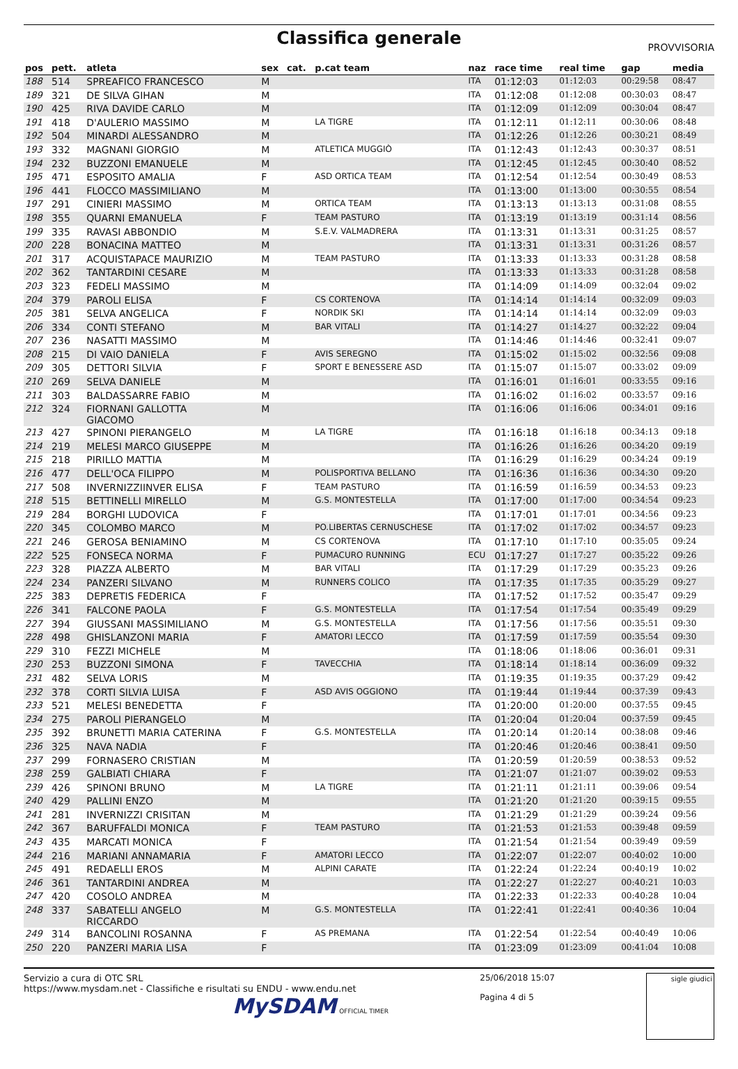Classifica generale
PROVVISORIA
| pos | pett. | atleta | sex | cat. | p.cat team | naz | race time | real time | gap | media |
| --- | --- | --- | --- | --- | --- | --- | --- | --- | --- | --- |
| 188 | 514 | SPREAFICO FRANCESCO | M | | | ITA | 01:12:03 | 01:12:03 | 00:29:58 | 08:47 |
| 189 | 321 | DE SILVA GIHAN | M | | | ITA | 01:12:08 | 01:12:08 | 00:30:03 | 08:47 |
| 190 | 425 | RIVA DAVIDE CARLO | M | | | ITA | 01:12:09 | 01:12:09 | 00:30:04 | 08:47 |
| 191 | 418 | D'AULERIO MASSIMO | M | | LA TIGRE | ITA | 01:12:11 | 01:12:11 | 00:30:06 | 08:48 |
| 192 | 504 | MINARDI ALESSANDRO | M | | | ITA | 01:12:26 | 01:12:26 | 00:30:21 | 08:49 |
| 193 | 332 | MAGNANI GIORGIO | M | | ATLETICA MUGGIÒ | ITA | 01:12:43 | 01:12:43 | 00:30:37 | 08:51 |
| 194 | 232 | BUZZONI EMANUELE | M | | | ITA | 01:12:45 | 01:12:45 | 00:30:40 | 08:52 |
| 195 | 471 | ESPOSITO AMALIA | F | | ASD ORTICA TEAM | ITA | 01:12:54 | 01:12:54 | 00:30:49 | 08:53 |
| 196 | 441 | FLOCCO MASSIMILIANO | M | | | ITA | 01:13:00 | 01:13:00 | 00:30:55 | 08:54 |
| 197 | 291 | CINIERI MASSIMO | M | | ORTICA TEAM | ITA | 01:13:13 | 01:13:13 | 00:31:08 | 08:55 |
| 198 | 355 | QUARNI EMANUELA | F | | TEAM PASTURO | ITA | 01:13:19 | 01:13:19 | 00:31:14 | 08:56 |
| 199 | 335 | RAVASI ABBONDIO | M | | S.E.V. VALMADRERA | ITA | 01:13:31 | 01:13:31 | 00:31:25 | 08:57 |
| 200 | 228 | BONACINA MATTEO | M | | | ITA | 01:13:31 | 01:13:31 | 00:31:26 | 08:57 |
| 201 | 317 | ACQUISTAPACE MAURIZIO | M | | TEAM PASTURO | ITA | 01:13:33 | 01:13:33 | 00:31:28 | 08:58 |
| 202 | 362 | TANTARDINI CESARE | M | | | ITA | 01:13:33 | 01:13:33 | 00:31:28 | 08:58 |
| 203 | 323 | FEDELI MASSIMO | M | | | ITA | 01:14:09 | 01:14:09 | 00:32:04 | 09:02 |
| 204 | 379 | PAROLI ELISA | F | | CS CORTENOVA | ITA | 01:14:14 | 01:14:14 | 00:32:09 | 09:03 |
| 205 | 381 | SELVA ANGELICA | F | | NORDIK SKI | ITA | 01:14:14 | 01:14:14 | 00:32:09 | 09:03 |
| 206 | 334 | CONTI STEFANO | M | | BAR VITALI | ITA | 01:14:27 | 01:14:27 | 00:32:22 | 09:04 |
| 207 | 236 | NASATTI MASSIMO | M | | | ITA | 01:14:46 | 01:14:46 | 00:32:41 | 09:07 |
| 208 | 215 | DI VAIO DANIELA | F | | AVIS SEREGNO | ITA | 01:15:02 | 01:15:02 | 00:32:56 | 09:08 |
| 209 | 305 | DETTORI SILVIA | F | | SPORT E BENESSERE ASD | ITA | 01:15:07 | 01:15:07 | 00:33:02 | 09:09 |
| 210 | 269 | SELVA DANIELE | M | | | ITA | 01:16:01 | 01:16:01 | 00:33:55 | 09:16 |
| 211 | 303 | BALDASSARRE FABIO | M | | | ITA | 01:16:02 | 01:16:02 | 00:33:57 | 09:16 |
| 212 | 324 | FIORNANI GALLOTTA GIACOMO | M | | | ITA | 01:16:06 | 01:16:06 | 00:34:01 | 09:16 |
| 213 | 427 | SPINONI PIERANGELO | M | | LA TIGRE | ITA | 01:16:18 | 01:16:18 | 00:34:13 | 09:18 |
| 214 | 219 | MELESI MARCO GIUSEPPE | M | | | ITA | 01:16:26 | 01:16:26 | 00:34:20 | 09:19 |
| 215 | 218 | PIRILLO MATTIA | M | | | ITA | 01:16:29 | 01:16:29 | 00:34:24 | 09:19 |
| 216 | 477 | DELL'OCA FILIPPO | M | | POLISPORTIVA BELLANO | ITA | 01:16:36 | 01:16:36 | 00:34:30 | 09:20 |
| 217 | 508 | INVERNIZZIINVER ELISA | F | | TEAM PASTURO | ITA | 01:16:59 | 01:16:59 | 00:34:53 | 09:23 |
| 218 | 515 | BETTINELLI MIRELLO | M | | G.S. MONTESTELLA | ITA | 01:17:00 | 01:17:00 | 00:34:54 | 09:23 |
| 219 | 284 | BORGHI LUDOVICA | F | | | ITA | 01:17:01 | 01:17:01 | 00:34:56 | 09:23 |
| 220 | 345 | COLOMBO MARCO | M | | PO.LIBERTAS CERNUSCHESE | ITA | 01:17:02 | 01:17:02 | 00:34:57 | 09:23 |
| 221 | 246 | GEROSA BENIAMINO | M | | CS CORTENOVA | ITA | 01:17:10 | 01:17:10 | 00:35:05 | 09:24 |
| 222 | 525 | FONSECA NORMA | F | | PUMACURO RUNNING | ECU | 01:17:27 | 01:17:27 | 00:35:22 | 09:26 |
| 223 | 328 | PIAZZA ALBERTO | M | | BAR VITALI | ITA | 01:17:29 | 01:17:29 | 00:35:23 | 09:26 |
| 224 | 234 | PANZERI SILVANO | M | | RUNNERS COLICO | ITA | 01:17:35 | 01:17:35 | 00:35:29 | 09:27 |
| 225 | 383 | DEPRETIS FEDERICA | F | | | ITA | 01:17:52 | 01:17:52 | 00:35:47 | 09:29 |
| 226 | 341 | FALCONE PAOLA | F | | G.S. MONTESTELLA | ITA | 01:17:54 | 01:17:54 | 00:35:49 | 09:29 |
| 227 | 394 | GIUSSANI MASSIMILIANO | M | | G.S. MONTESTELLA | ITA | 01:17:56 | 01:17:56 | 00:35:51 | 09:30 |
| 228 | 498 | GHISLANZONI MARIA | F | | AMATORI LECCO | ITA | 01:17:59 | 01:17:59 | 00:35:54 | 09:30 |
| 229 | 310 | FEZZI MICHELE | M | | | ITA | 01:18:06 | 01:18:06 | 00:36:01 | 09:31 |
| 230 | 253 | BUZZONI SIMONA | F | | TAVECCHIA | ITA | 01:18:14 | 01:18:14 | 00:36:09 | 09:32 |
| 231 | 482 | SELVA LORIS | M | | | ITA | 01:19:35 | 01:19:35 | 00:37:29 | 09:42 |
| 232 | 378 | CORTI SILVIA LUISA | F | | ASD AVIS OGGIONO | ITA | 01:19:44 | 01:19:44 | 00:37:39 | 09:43 |
| 233 | 521 | MELESI BENEDETTA | F | | | ITA | 01:20:00 | 01:20:00 | 00:37:55 | 09:45 |
| 234 | 275 | PAROLI PIERANGELO | M | | | ITA | 01:20:04 | 01:20:04 | 00:37:59 | 09:45 |
| 235 | 392 | BRUNETTI MARIA CATERINA | F | | G.S. MONTESTELLA | ITA | 01:20:14 | 01:20:14 | 00:38:08 | 09:46 |
| 236 | 325 | NAVA NADIA | F | | | ITA | 01:20:46 | 01:20:46 | 00:38:41 | 09:50 |
| 237 | 299 | FORNASERO CRISTIAN | M | | | ITA | 01:20:59 | 01:20:59 | 00:38:53 | 09:52 |
| 238 | 259 | GALBIATI CHIARA | F | | | ITA | 01:21:07 | 01:21:07 | 00:39:02 | 09:53 |
| 239 | 426 | SPINONI BRUNO | M | | LA TIGRE | ITA | 01:21:11 | 01:21:11 | 00:39:06 | 09:54 |
| 240 | 429 | PALLINI ENZO | M | | | ITA | 01:21:20 | 01:21:20 | 00:39:15 | 09:55 |
| 241 | 281 | INVERNIZZI CRISITAN | M | | | ITA | 01:21:29 | 01:21:29 | 00:39:24 | 09:56 |
| 242 | 367 | BARUFFALDI MONICA | F | | TEAM PASTURO | ITA | 01:21:53 | 01:21:53 | 00:39:48 | 09:59 |
| 243 | 435 | MARCATI MONICA | F | | | ITA | 01:21:54 | 01:21:54 | 00:39:49 | 09:59 |
| 244 | 216 | MARIANI ANNAMARIA | F | | AMATORI LECCO | ITA | 01:22:07 | 01:22:07 | 00:40:02 | 10:00 |
| 245 | 491 | REDAELLI EROS | M | | ALPINI CARATE | ITA | 01:22:24 | 01:22:24 | 00:40:19 | 10:02 |
| 246 | 361 | TANTARDINI ANDREA | M | | | ITA | 01:22:27 | 01:22:27 | 00:40:21 | 10:03 |
| 247 | 420 | COSOLO ANDREA | M | | | ITA | 01:22:33 | 01:22:33 | 00:40:28 | 10:04 |
| 248 | 337 | SABATELLI ANGELO RICCARDO | M | | G.S. MONTESTELLA | ITA | 01:22:41 | 01:22:41 | 00:40:36 | 10:04 |
| 249 | 314 | BANCOLINI ROSANNA | F | | AS PREMANA | ITA | 01:22:54 | 01:22:54 | 00:40:49 | 10:06 |
| 250 | 220 | PANZERI MARIA LISA | F | | | ITA | 01:23:09 | 01:23:09 | 00:41:04 | 10:08 |
Servizio a cura di OTC SRL
https://www.mysdam.net - Classifiche e risultati su ENDU - www.endu.net
MySDAM OFFICIAL TIMER
25/06/2018 15:07
Pagina 4 di 5
sigle giudici